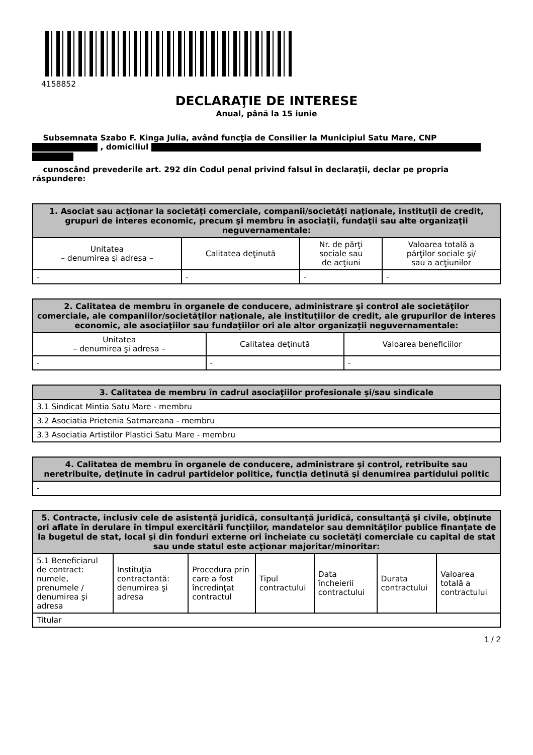4158852
DECLARAŢIE DE INTERESE
Anual, până la 15 iunie
Subsemnata Szabo F. Kinga Julia, având funcţia de Consilier la Municipiul Satu Mare, CNP
, domiciliul
cunoscând prevederile art. 292 din Codul penal privind falsul în declaraţii, declar pe propria răspundere:
| 1. Asociat sau acţionar la societăţi comerciale, companii/societăţi naţionale, instituţii de credit, grupuri de interes economic, precum şi membru în asociaţii, fundaţii sau alte organizaţii neguvernamentale: | | | |
| --- | --- | --- | --- |
| Unitatea – denumirea şi adresa – | Calitatea deţinută | Nr. de părţi sociale sau de acţiuni | Valoarea totală a părţilor sociale şi/ sau a acţiunilor |
| - | - | - | - |
| 2. Calitatea de membru în organele de conducere, administrare şi control ale societăţilor comerciale, ale companiilor/societăţilor naţionale, ale instituţiilor de credit, ale grupurilor de interes economic, ale asociaţiilor sau fundaţiilor ori ale altor organizaţii neguvernamentale: | | |
| --- | --- | --- |
| Unitatea – denumirea şi adresa – | Calitatea deţinută | Valoarea beneficiilor |
| - | - | - |
| 3. Calitatea de membru în cadrul asociaţiilor profesionale şi/sau sindicale |
| --- |
| 3.1 Sindicat Mintia Satu Mare - membru |
| 3.2 Asociatia Prietenia Satmareana - membru |
| 3.3 Asociatia Artistilor Plastici Satu Mare - membru |
| 4. Calitatea de membru în organele de conducere, administrare şi control, retribuite sau neretribuite, deţinute în cadrul partidelor politice, funcţia deţinută şi denumirea partidului politic |
| --- |
| - |
| 5. Contracte, inclusiv cele de asistenţă juridică, consultanţă juridică, consultanţă şi civile, obţinute ori aflate în derulare în timpul exercitării funcţiilor, mandatelor sau demnităţilor publice finanţate de la bugetul de stat, local şi din fonduri externe ori încheiate cu societăţi comerciale cu capital de stat sau unde statul este acţionar majoritar/minoritar: | | | | | | |
| --- | --- | --- | --- | --- | --- | --- |
| 5.1 Beneficiarul de contract: numele, prenumele / denumirea şi adresa | Instituţia contractantă: denumirea şi adresa | Procedura prin care a fost încredinţat contractul | Tipul contractului | Data încheierii contractului | Durata contractului | Valoarea totală a contractului |
| Titular | | | | | | |
1 / 2